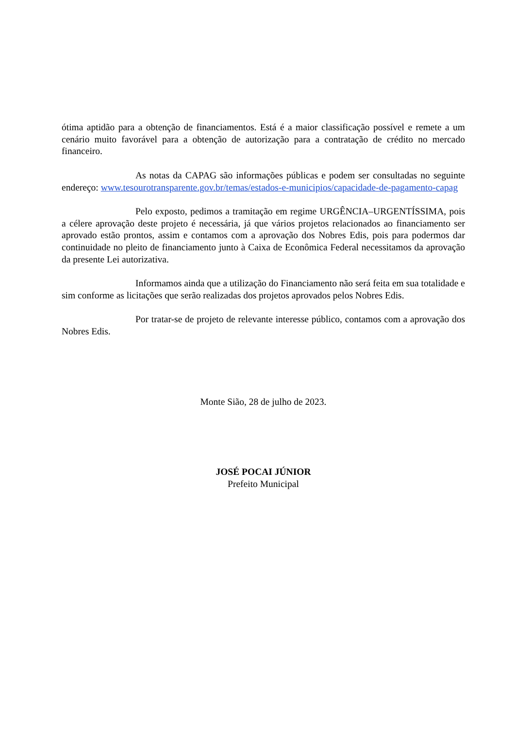ótima aptidão para a obtenção de financiamentos. Está é a maior classificação possível e remete a um cenário muito favorável para a obtenção de autorização para a contratação de crédito no mercado financeiro.
As notas da CAPAG são informações públicas e podem ser consultadas no seguinte endereço: www.tesourotransparente.gov.br/temas/estados-e-municipios/capacidade-de-pagamento-capag
Pelo exposto, pedimos a tramitação em regime URGÊNCIA–URGENTÍSSIMA, pois a célere aprovação deste projeto é necessária, já que vários projetos relacionados ao financiamento ser aprovado estão prontos, assim e contamos com a aprovação dos Nobres Edis, pois para podermos dar continuidade no pleito de financiamento junto à Caixa de Econômica Federal necessitamos da aprovação da presente Lei autorizativa.
Informamos ainda que a utilização do Financiamento não será feita em sua totalidade e sim conforme as licitações que serão realizadas dos projetos aprovados pelos Nobres Edis.
Por tratar-se de projeto de relevante interesse público, contamos com a aprovação dos Nobres Edis.
Monte Sião, 28 de julho de 2023.
JOSÉ POCAI JÚNIOR
Prefeito Municipal